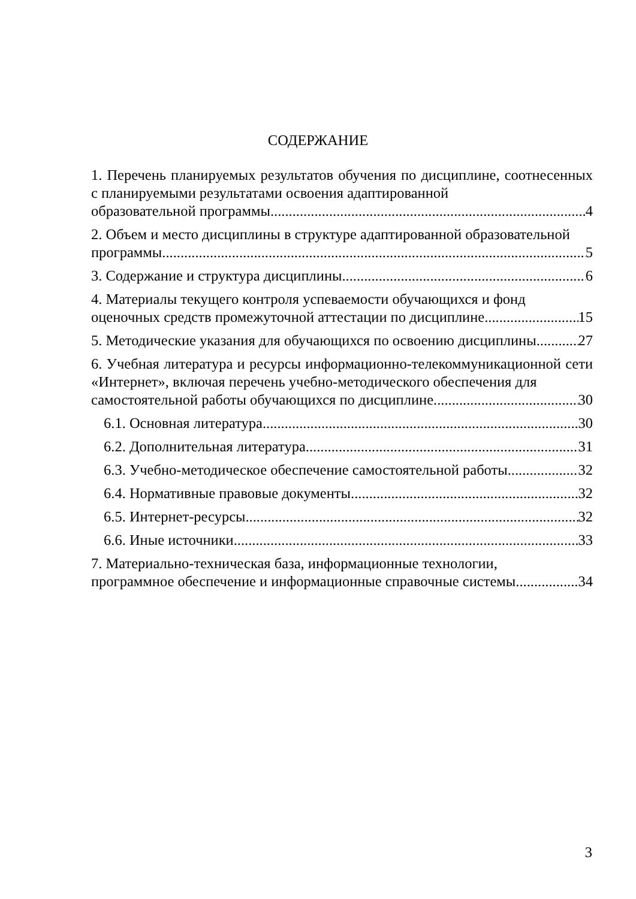СОДЕРЖАНИЕ
1. Перечень планируемых результатов обучения по дисциплине, соотнесенных с планируемыми результатами освоения адаптированной
образовательной программы 4
2. Объем и место дисциплины в структуре адаптированной образовательной
программы 5
3. Содержание и структура дисциплины 6
4. Материалы текущего контроля успеваемости обучающихся и фонд
оценочных средств промежуточной аттестации по дисциплине 15
5. Методические указания для обучающихся по освоению дисциплины 27
6. Учебная литература и ресурсы информационно-телекоммуникационной сети «Интернет», включая перечень учебно-методического обеспечения для
самостоятельной работы обучающихся по дисциплине 30
6.1. Основная литература 30
6.2. Дополнительная литература. 31
6.3. Учебно-методическое обеспечение самостоятельной работы 32
6.4. Нормативные правовые документы 32
6.5. Интернет-ресурсы. 32
6.6. Иные источники 33
7. Материально-техническая база, информационные технологии,
программное обеспечение и информационные справочные системы 34
3